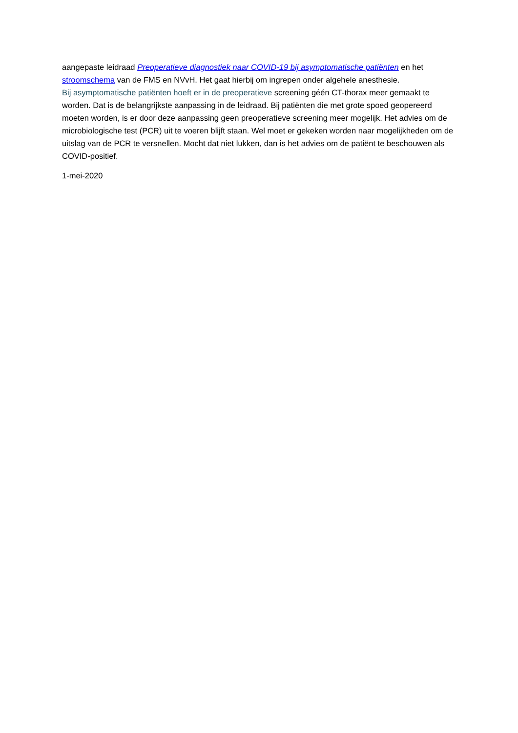aangepaste leidraad Preoperatieve diagnostiek naar COVID-19 bij asymptomatische patiënten en het stroomschema van de FMS en NVvH. Het gaat hierbij om ingrepen onder algehele anesthesie.
Bij asymptomatische patiënten hoeft er in de preoperatieve screening géén CT-thorax meer gemaakt te worden. Dat is de belangrijkste aanpassing in de leidraad. Bij patiënten die met grote spoed geopereerd moeten worden, is er door deze aanpassing geen preoperatieve screening meer mogelijk. Het advies om de microbiologische test (PCR) uit te voeren blijft staan. Wel moet er gekeken worden naar mogelijkheden om de uitslag van de PCR te versnellen. Mocht dat niet lukken, dan is het advies om de patiënt te beschouwen als COVID-positief.
1-mei-2020